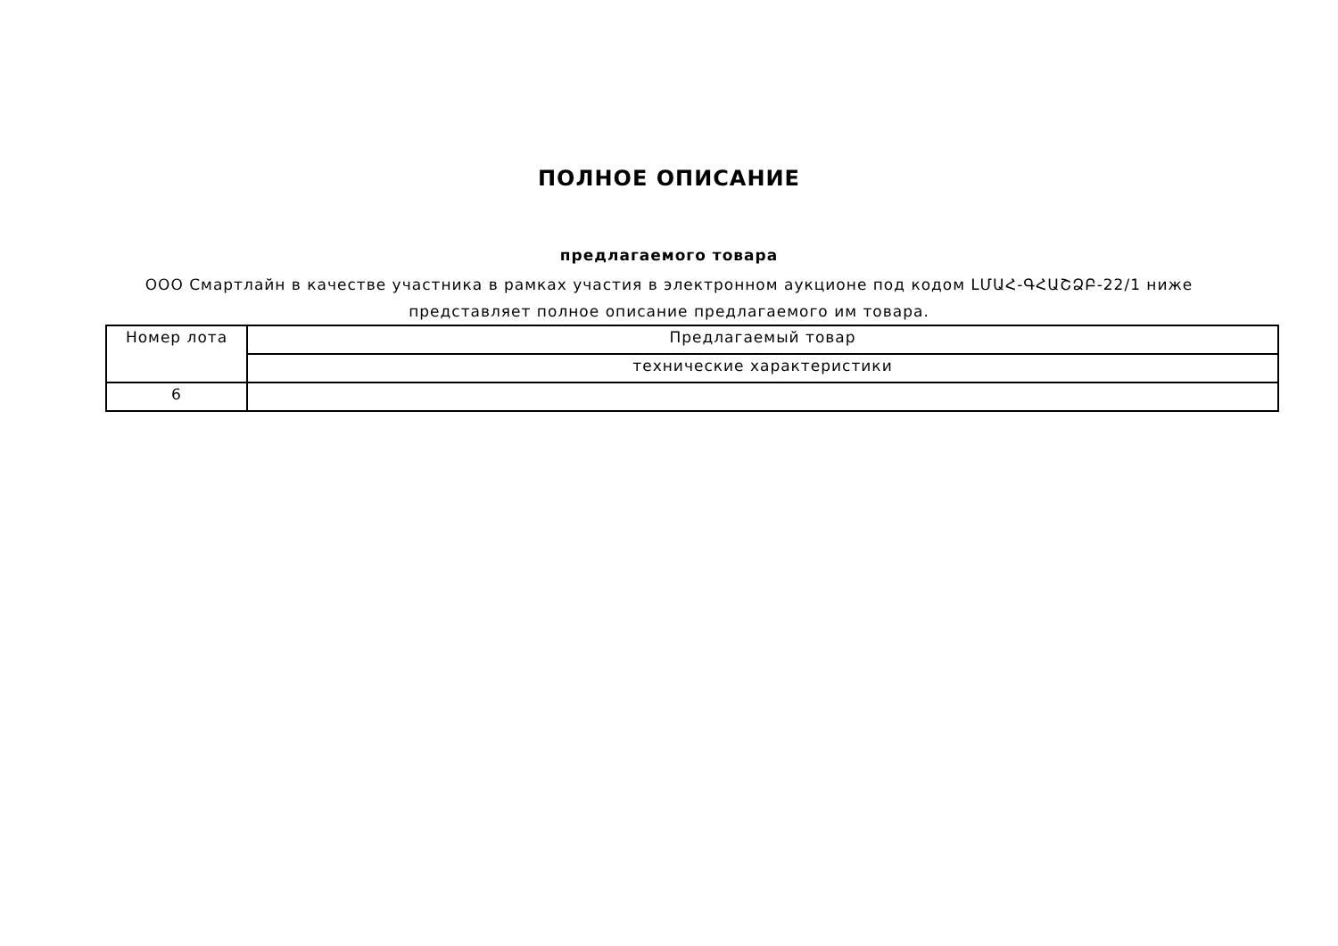ПОЛНОЕ ОПИСАНИЕ
предлагаемого товара
ООО Смартлайн в качестве участника в рамках участия в электронном аукционе под кодом ԼՄԱՀ-ԳՀԱՇՁԲ-22/1 ниже представляет полное описание предлагаемого им товара.
| Номер лота | Предлагаемый товар |
| | технические характеристики |
| 6 | |